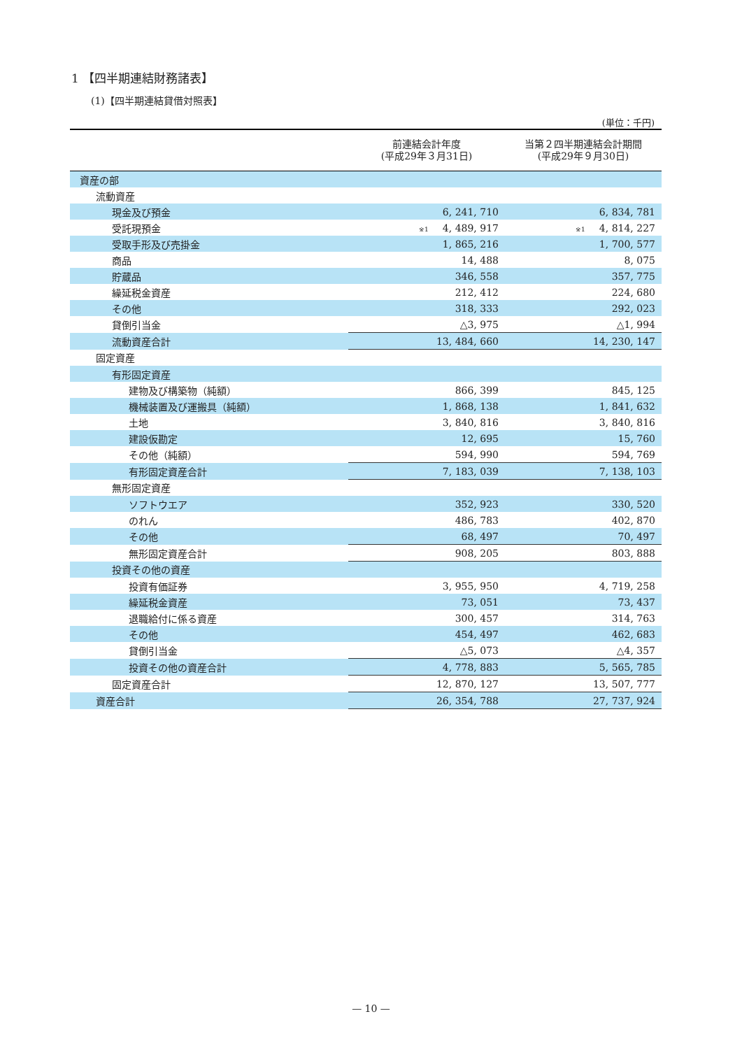1 【四半期連結財務諸表】
(1)【四半期連結貸借対照表】
(単位：千円)
| | 前連結会計年度 (平成29年３月31日) | 当第２四半期連結会計期間 (平成29年９月30日) |
| --- | --- | --- |
| 資産の部 | | |
| 流動資産 | | |
| 現金及び預金 | 6, 241, 710 | 6, 834, 781 |
| 受託現預金 | ※1 4, 489, 917 | ※1 4, 814, 227 |
| 受取手形及び売掛金 | 1, 865, 216 | 1, 700, 577 |
| 商品 | 14, 488 | 8, 075 |
| 貯蔵品 | 346, 558 | 357, 775 |
| 繰延税金資産 | 212, 412 | 224, 680 |
| その他 | 318, 333 | 292, 023 |
| 貸倒引当金 | △3, 975 | △1, 994 |
| 流動資産合計 | 13, 484, 660 | 14, 230, 147 |
| 固定資産 | | |
| 有形固定資産 | | |
| 建物及び構築物（純額） | 866, 399 | 845, 125 |
| 機械装置及び運搬具（純額） | 1, 868, 138 | 1, 841, 632 |
| 土地 | 3, 840, 816 | 3, 840, 816 |
| 建設仮勘定 | 12, 695 | 15, 760 |
| その他（純額） | 594, 990 | 594, 769 |
| 有形固定資産合計 | 7, 183, 039 | 7, 138, 103 |
| 無形固定資産 | | |
| ソフトウエア | 352, 923 | 330, 520 |
| のれん | 486, 783 | 402, 870 |
| その他 | 68, 497 | 70, 497 |
| 無形固定資産合計 | 908, 205 | 803, 888 |
| 投資その他の資産 | | |
| 投資有価証券 | 3, 955, 950 | 4, 719, 258 |
| 繰延税金資産 | 73, 051 | 73, 437 |
| 退職給付に係る資産 | 300, 457 | 314, 763 |
| その他 | 454, 497 | 462, 683 |
| 貸倒引当金 | △5, 073 | △4, 357 |
| 投資その他の資産合計 | 4, 778, 883 | 5, 565, 785 |
| 固定資産合計 | 12, 870, 127 | 13, 507, 777 |
| 資産合計 | 26, 354, 788 | 27, 737, 924 |
— 10 —